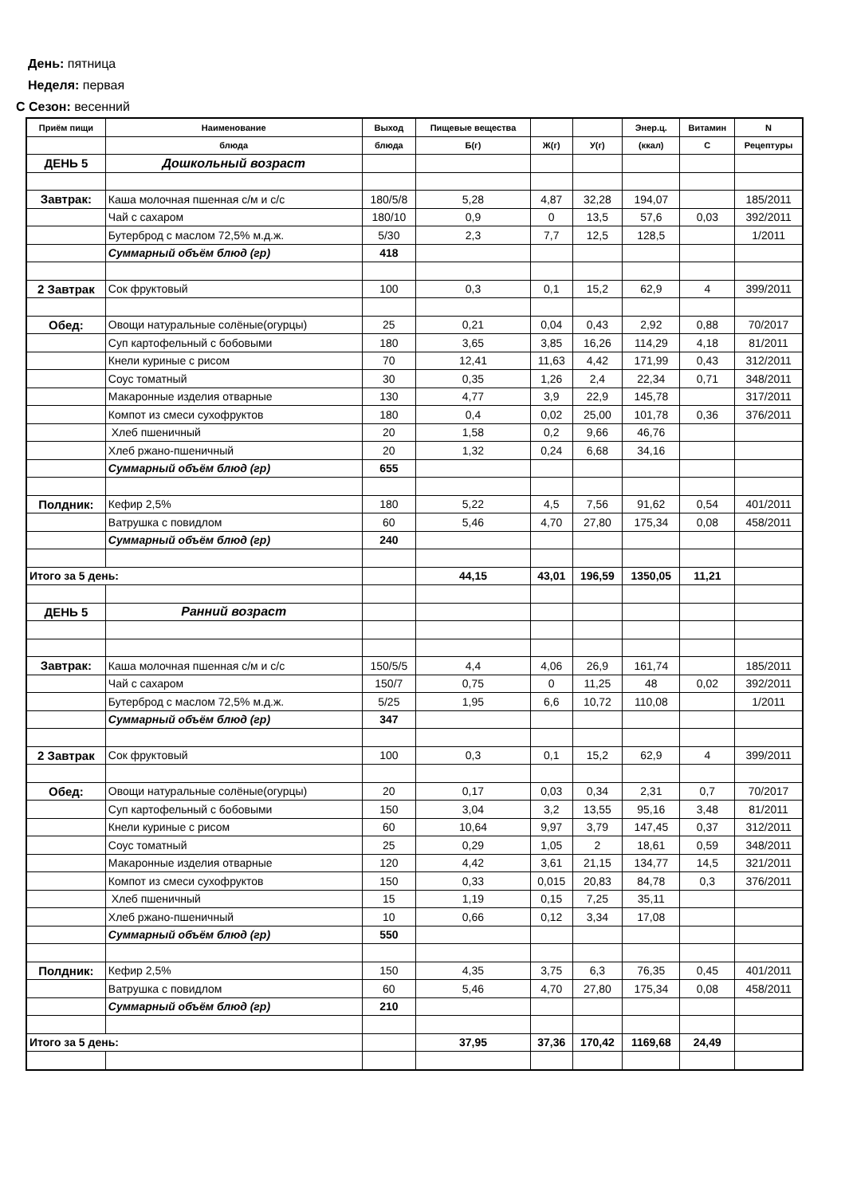День: пятница
Неделя: первая
С Сезон: весенний
| Приём пищи | Наименование | Выход | Пищевые вещества | | | Энер.ц. | Витамин | N |
| --- | --- | --- | --- | --- | --- | --- | --- | --- |
| | блюда | блюда | Б(г) | Ж(г) | У(г) | (ккал) | С | Рецептуры |
| ДЕНЬ 5 | Дошкольный возраст | | | | | | | |
| Завтрак: | Каша молочная пшенная с/м и с/с | 180/5/8 | 5,28 | 4,87 | 32,28 | 194,07 | | 185/2011 |
| | Чай с сахаром | 180/10 | 0,9 | 0 | 13,5 | 57,6 | 0,03 | 392/2011 |
| | Бутерброд с маслом 72,5% м.д.ж. | 5/30 | 2,3 | 7,7 | 12,5 | 128,5 | | 1/2011 |
| | Суммарный объём блюд (гр) | 418 | | | | | | |
| 2 Завтрак | Сок фруктовый | 100 | 0,3 | 0,1 | 15,2 | 62,9 | 4 | 399/2011 |
| Обед: | Овощи натуральные солёные(огурцы) | 25 | 0,21 | 0,04 | 0,43 | 2,92 | 0,88 | 70/2017 |
| | Суп картофельный с бобовыми | 180 | 3,65 | 3,85 | 16,26 | 114,29 | 4,18 | 81/2011 |
| | Кнели куриные с рисом | 70 | 12,41 | 11,63 | 4,42 | 171,99 | 0,43 | 312/2011 |
| | Соус томатный | 30 | 0,35 | 1,26 | 2,4 | 22,34 | 0,71 | 348/2011 |
| | Макаронные изделия отварные | 130 | 4,77 | 3,9 | 22,9 | 145,78 | | 317/2011 |
| | Компот из смеси сухофруктов | 180 | 0,4 | 0,02 | 25,00 | 101,78 | 0,36 | 376/2011 |
| | Хлеб пшеничный | 20 | 1,58 | 0,2 | 9,66 | 46,76 | | |
| | Хлеб ржано-пшеничный | 20 | 1,32 | 0,24 | 6,68 | 34,16 | | |
| | Суммарный объём блюд (гр) | 655 | | | | | | |
| Полдник: | Кефир 2,5% | 180 | 5,22 | 4,5 | 7,56 | 91,62 | 0,54 | 401/2011 |
| | Ватрушка с повидлом | 60 | 5,46 | 4,70 | 27,80 | 175,34 | 0,08 | 458/2011 |
| | Суммарный объём блюд (гр) | 240 | | | | | | |
| Итого за 5 день: | | | 44,15 | 43,01 | 196,59 | 1350,05 | 11,21 | |
| ДЕНЬ 5 | Ранний возраст | | | | | | | |
| Завтрак: | Каша молочная пшенная с/м и с/с | 150/5/5 | 4,4 | 4,06 | 26,9 | 161,74 | | 185/2011 |
| | Чай с сахаром | 150/7 | 0,75 | 0 | 11,25 | 48 | 0,02 | 392/2011 |
| | Бутерброд с маслом 72,5% м.д.ж. | 5/25 | 1,95 | 6,6 | 10,72 | 110,08 | | 1/2011 |
| | Суммарный объём блюд (гр) | 347 | | | | | | |
| 2 Завтрак | Сок фруктовый | 100 | 0,3 | 0,1 | 15,2 | 62,9 | 4 | 399/2011 |
| Обед: | Овощи натуральные солёные(огурцы) | 20 | 0,17 | 0,03 | 0,34 | 2,31 | 0,7 | 70/2017 |
| | Суп картофельный с бобовыми | 150 | 3,04 | 3,2 | 13,55 | 95,16 | 3,48 | 81/2011 |
| | Кнели куриные с рисом | 60 | 10,64 | 9,97 | 3,79 | 147,45 | 0,37 | 312/2011 |
| | Соус томатный | 25 | 0,29 | 1,05 | 2 | 18,61 | 0,59 | 348/2011 |
| | Макаронные изделия отварные | 120 | 4,42 | 3,61 | 21,15 | 134,77 | 14,5 | 321/2011 |
| | Компот из смеси сухофруктов | 150 | 0,33 | 0,015 | 20,83 | 84,78 | 0,3 | 376/2011 |
| | Хлеб пшеничный | 15 | 1,19 | 0,15 | 7,25 | 35,11 | | |
| | Хлеб ржано-пшеничный | 10 | 0,66 | 0,12 | 3,34 | 17,08 | | |
| | Суммарный объём блюд (гр) | 550 | | | | | | |
| Полдник: | Кефир 2,5% | 150 | 4,35 | 3,75 | 6,3 | 76,35 | 0,45 | 401/2011 |
| | Ватрушка с повидлом | 60 | 5,46 | 4,70 | 27,80 | 175,34 | 0,08 | 458/2011 |
| | Суммарный объём блюд (гр) | 210 | | | | | | |
| Итого за 5 день: | | | 37,95 | 37,36 | 170,42 | 1169,68 | 24,49 | |